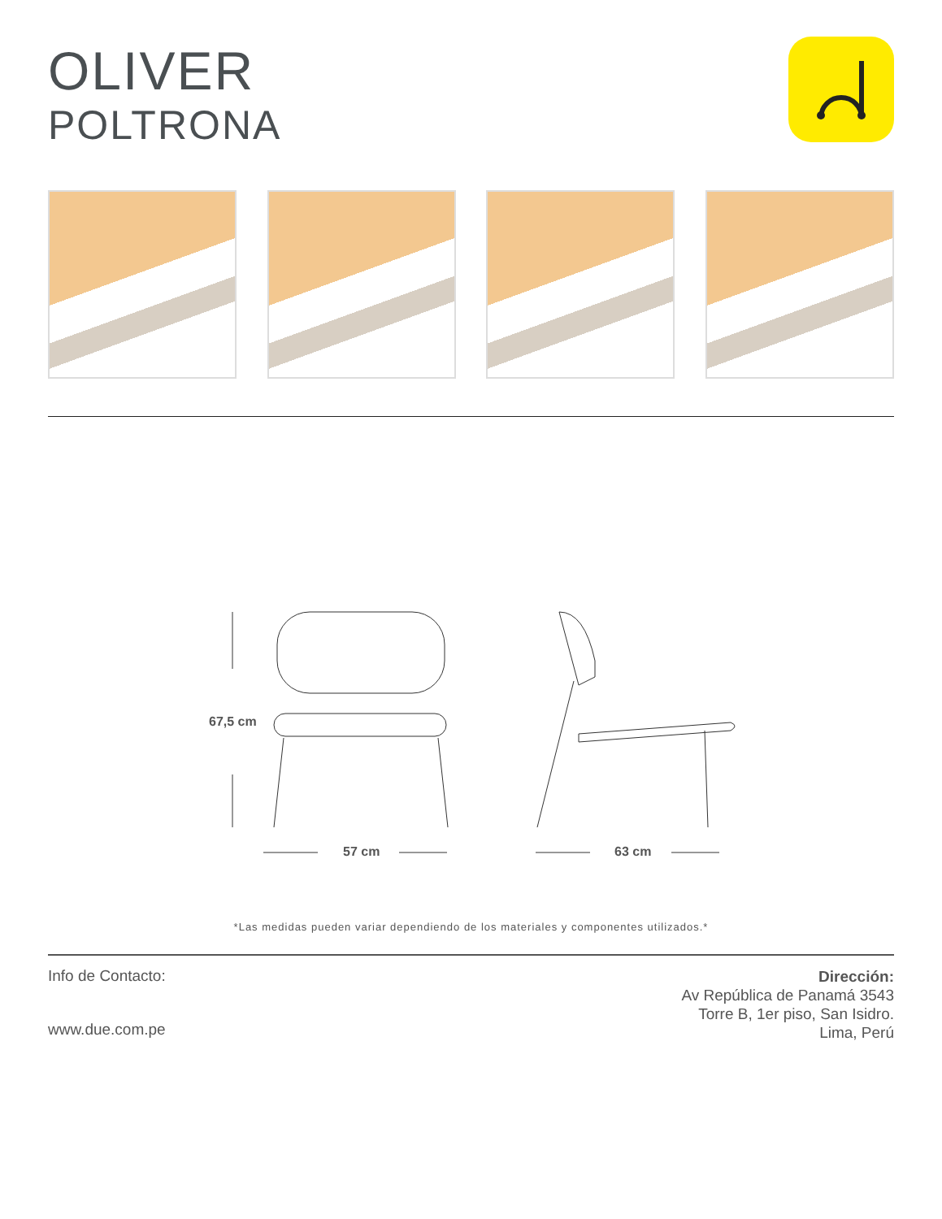OLIVER
POLTRONA
67,5 cm
57 cm 63 cm
*Las medidas pueden variar dependiendo de los materiales y componentes utilizados.*
Info de Contacto:
www.due.com.pe
Dirección:
Av República de Panamá 3543
Torre B, 1er piso, San Isidro.
Lima, Perú